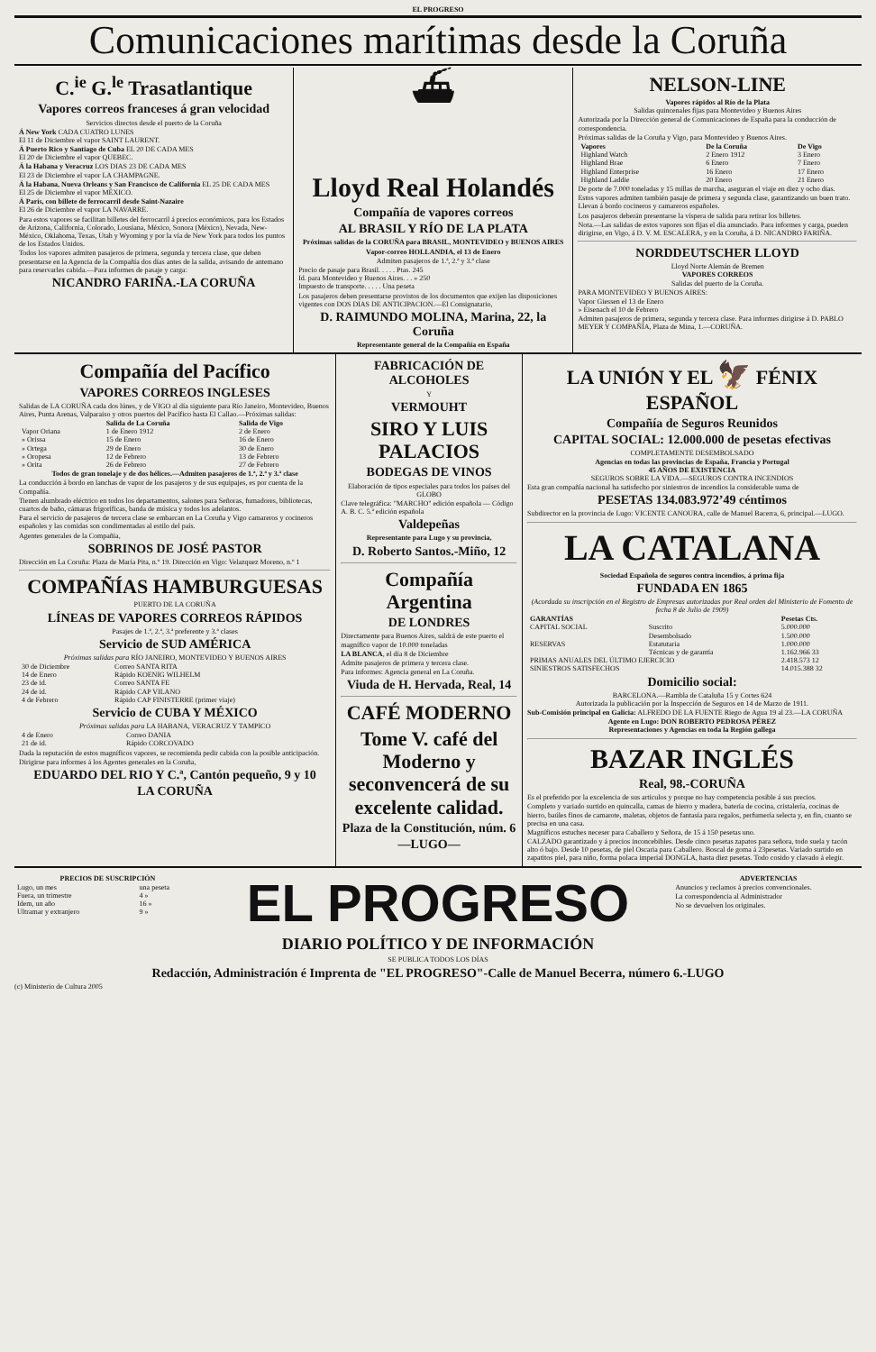EL PROGRESO
Comunicaciones marítimas desde la Coruña
C.<sup>ie</sup> G.<sup>le</sup> Trasatlantique
Vapores correos franceses á gran velocidad
Servicios directos desde el puerto de la Coruña
Á New York CADA CUATRO LUNES
El 11 de Diciembre el vapor SAINT LAURENT.
Á Puerto Rico y Santiago de Cuba EL 20 DE CADA MES
El 20 de Diciembre el vapor QUEBEC.
Á la Habana y Veracruz LOS DIAS 23 DE CADA MES
El 23 de Diciembre el vapor LA CHAMPAGNE.
Á la Habana, Nueva Orleans y San Francisco de California EL 25 DE CADA MES
El 25 de Diciembre el vapor MÉXICO.
Á París, con billete de ferrocarril desde Saint-Nazaire
El 26 de Diciembre el vapor LA NAVARRE.
Para estos vapores se facilitan billetes del ferrocarril á precios económicos, para los Estados de Arizona, California, Colorado, Lousiana, México, Sonora (México), Nevada, New-México, Oklahoma, Texas, Utah y Wyoming y por la vía de New York para todos los puntos de los Estados Unidos.
Todos los vapores admiten pasajeros de primera, segunda y tercera clase, que deben presentarse en la Agencia de la Compañía dos días antes de la salida, avisando de antemano para reservarles cabida.—Para informes de pasaje y carga:
NICANDRO FARIÑA.-LA CORUÑA
⛴
Lloyd Real Holandés
Compañía de vapores correos
AL BRASIL Y RÍO DE LA PLATA
Próximas salidas de la CORUÑA para BRASIL, MONTEVIDEO y BUENOS AIRES
Vapor-correo HOLLANDIA, el 13 de Enero
Admiten pasajeros de 1.ª, 2.ª y 3.ª clase
Precio de pasaje para Brasil. . . . . Ptas. 245
Id. para Montevideo y Buenos Aires. . . » 250
Impuesto de transporte. . . . . Una peseta
Los pasajeros deben presentarse provistos de los documentos que exijen las disposiciones vigentes con DOS DIAS DE ANTICIPACION.—El Consignatario,
D. RAIMUNDO MOLINA, Marina, 22, la Coruña
Representante general de la Compañía en España
NELSON-LINE
Vapores rápidos al Río de la Plata
Salidas quincenales fijas para Montevideo y Buenos Aires
Autorizada por la Dirección general de Comunicaciones de España para la conducción de correspondencia.
Próximas salidas de la Coruña y Vigo, para Montevideo y Buenos Aires.
| Vapores | De la Coruña | De Vigo |
| --- | --- | --- |
| Highland Watch | 2 Enero 1912 | 3 Enero |
| Highland Brae | 6 Enero | 7 Enero |
| Highland Enterprise | 16 Enero | 17 Enero |
| Highland Laddie | 20 Enero | 21 Enero |
De porte de 7.000 toneladas y 15 millas de marcha, aseguran el viaje en diez y ocho días.
Estos vapores admiten también pasaje de primera y segunda clase, garantizando un buen trato. Llevan á bordo cocineros y camareros españoles.
Los pasajeros deberán presentarse la víspera de salida para retirar los billetes.
Nota.—Las salidas de estos vapores son fijas el día anunciado. Para informes y carga, pueden dirigirse, en Vigo, á D. V. M. ESCALERA, y en la Coruña, á D. NICANDRO FARIÑA.
NORDDEUTSCHER LLOYD
Lloyd Norte Alemán de Bremen
VAPORES CORREOS
Salidas del puerto de la Coruña.
PARA MONTEVIDEO Y BUENOS AIRES:
Vapor Giessen el 13 de Enero
» Eisenach el 10 de Febrero
Admiten pasajeros de primera, segunda y tercera clase. Para informes dirigirse á D. PABLO MEYER Y COMPAÑÍA, Plaza de Mina, 1.—CORUÑA.
Compañía del Pacífico
VAPORES CORREOS INGLESES
Salidas de LA CORUÑA cada dos lúnes, y de VIGO al día siguiente para Río Janeiro, Montevideo, Buenos Aires, Punta Arenas, Valparaiso y otros puertos del Pacífico hasta El Callao.—Próximas salidas:
| | Salida de La Coruña | Salida de Vigo |
| --- | --- | --- |
| Vapor Oriana | 1 de Enero 1912 | 2 de Enero |
| » Orissa | 15 de Enero | 16 de Enero |
| » Ortega | 29 de Enero | 30 de Enero |
| » Oropesa | 12 de Febrero | 13 de Febrero |
| » Orita | 26 de Febrero | 27 de Febrero |
Todos de gran tonelaje y de dos hélices.—Admiten pasajeros de 1.ª, 2.ª y 3.ª clase
La conducción á bordo en lanchas de vapor de los pasajeros y de sus equipajes, es por cuenta de la Compañía.
Tienen alumbrado eléctrico en todos los departamentos, salones para Señoras, fumadores, bibliotecas, cuartos de baño, cámaras frigoríficas, banda de música y todos los adelantos.
Para el servicio de pasajeros de tercera clase se embarcan en La Coruña y Vigo camareros y cocineros españoles y las comidas son condimentadas al estilo del país.
Agentes generales de la Compañía,
SOBRINOS DE JOSÉ PASTOR
Dirección en La Coruña: Plaza de María Pita, n.º 19. Dirección en Vigo: Velazquez Moreno, n.º 1
COMPAÑÍAS HAMBURGUESAS
PUERTO DE LA CORUÑA
LÍNEAS DE VAPORES CORREOS RÁPIDOS
Pasajes de 1.ª, 2.ª, 3.ª preferente y 3.ª clases
Servicio de SUD AMÉRICA
Próximas salidas para RÍO JANEIRO, MONTEVIDEO Y BUENOS AIRES
| 30 de Diciembre | Correo SANTA RITA |
| 14 de Enero | Rápido KOENIG WILHELM |
| 23 de id. | Correo SANTA FE |
| 24 de id. | Rápido CAP VILANO |
| 4 de Febrero | Rápido CAP FINISTERRE (primer viaje) |
Servicio de CUBA Y MÉXICO
Próximas salidas para LA HABANA, VERACRUZ Y TAMPICO
| 4 de Enero | Correo DANIA |
| 21 de id. | Rápido CORCOVADO |
Dada la reputación de estos magníficos vapores, se recomienda pedir cabida con la posible anticipación.
Dirigirse para informes á los Agentes generales en la Coruña,
EDUARDO DEL RIO Y C.ª, Cantón pequeño, 9 y 10
LA CORUÑA
FABRICACIÓN DE ALCOHOLES
Y
VERMOUHT
SIRO Y LUIS PALACIOS
BODEGAS DE VINOS
Elaboración de tipos especiales para todos los países del GLOBO
Clave telegráfica: "MARCHO" edición española — Código A. B. C. 5.ª edición española
Valdepeñas
Representante para Lugo y su provincia,
D. Roberto Santos.-Miño, 12
Compañía Argentina
DE LONDRES
Directamente para Buenos Aires, saldrá de este puerto el magnífico vapor de 10.000 toneladas
LA BLANCA, el día 8 de Diciembre
Admite pasajeros de primera y tercera clase.
Para informes: Agencia general en La Coruña.
Viuda de H. Hervada, Real, 14
CAFÉ MODERNO
Tome V. café del Moderno y seconvencerá de su excelente calidad.
Plaza de la Constitución, núm. 6
—LUGO—
LA UNIÓN Y EL 🦅 FÉNIX ESPAÑOL
Compañía de Seguros Reunidos
CAPITAL SOCIAL: 12.000.000 de pesetas efectivas
COMPLETAMENTE DESEMBOLSADO
Agencias en todas las provincias de España, Francia y Portugal
45 AÑOS DE EXISTENCIA
SEGUROS SOBRE LA VIDA.—SEGUROS CONTRA INCENDIOS
Esta gran compañía nacional ha satisfecho por siniestros de incendios la considerable suma de
PESETAS 134.083.972’49 céntimos
Subdirector en la provincia de Lugo: VICENTE CANOURA, calle de Manuel Bacerra, 6, principal.—LUGO.
LA CATALANA
Sociedad Española de seguros contra incendios, á prima fija
FUNDADA EN 1865
(Acordada su inscripción en el Registro de Empresas autorizadas por Real orden del Ministerio de Fomento de fecha 8 de Julio de 1909)
| GARANTÍAS | | Pesetas Cts. |
| --- | --- | --- |
| CAPITAL SOCIAL | Suscrito | 5.000.000 |
| | Desembolsado | 1.500.000 |
| RESERVAS | Estatutaria | 1.000.000 |
| | Técnicas y de garantía | 1.162.966 33 |
| PRIMAS ANUALES DEL ÚLTIMO EJERCICIO | | 2.418.573 12 |
| SINIESTROS SATISFECHOS | | 14.015.388 32 |
Domicilio social:
BARCELONA.—Rambla de Cataluña 15 y Cortes 624
Autorizada la publicación por la Inspección de Seguros en 14 de Marzo de 1911.
Sub-Comisión principal en Galicia: ALFREDO DE LA FUENTE Riego de Agua 19 al 23.—LA CORUÑA
Agente en Lugo: DON ROBERTO PEDROSA PÉREZ
Representaciones y Agencias en toda la Región gallega
BAZAR INGLÉS
Real, 98.-CORUÑA
Es el preferido por la excelencia de sus artículos y porque no hay competencia posible á sus precios.
Completo y variado surtido en quincalla, camas de hierro y madera, batería de cocina, cristalería, cocinas de hierro, baúles finos de camarote, maletas, objetos de fantasía para regalos, perfumería selecta y, en fin, cuanto se precisa en una casa.
Magníficos estuches neceser para Caballero y Señora, de 15 á 150 pesetas uno.
CALZADO garantizado y á precios inconcebibles. Desde cinco pesetas zapatos para señora, todo suela y tacón alto ó bajo. Desde 10 pesetas, de piel Oscaria para Caballero. Boscal de goma á 23pesetas. Variado surtido en zapatitos piel, para niño, forma polaca imperial DONGLA, hasta diez pesetas. Todo cosido y clavado á elegir.
PRECIOS DE SUSCRIPCIÓN
| Lugo, un mes | una peseta |
| Fuera, un trimestre | 4 » |
| Idem, un año | 16 » |
| Ultramar y extranjero | 9 » |
EL PROGRESO
DIARIO POLÍTICO Y DE INFORMACIÓN
SE PUBLICA TODOS LOS DÍAS
ADVERTENCIAS
Anuncios y reclamos á precios convencionales.
La correspondencia al Administrador
No se devuelven los originales.
Redacción, Administración é Imprenta de "EL PROGRESO"-Calle de Manuel Becerra, número 6.-LUGO
(c) Ministerio de Cultura 2005